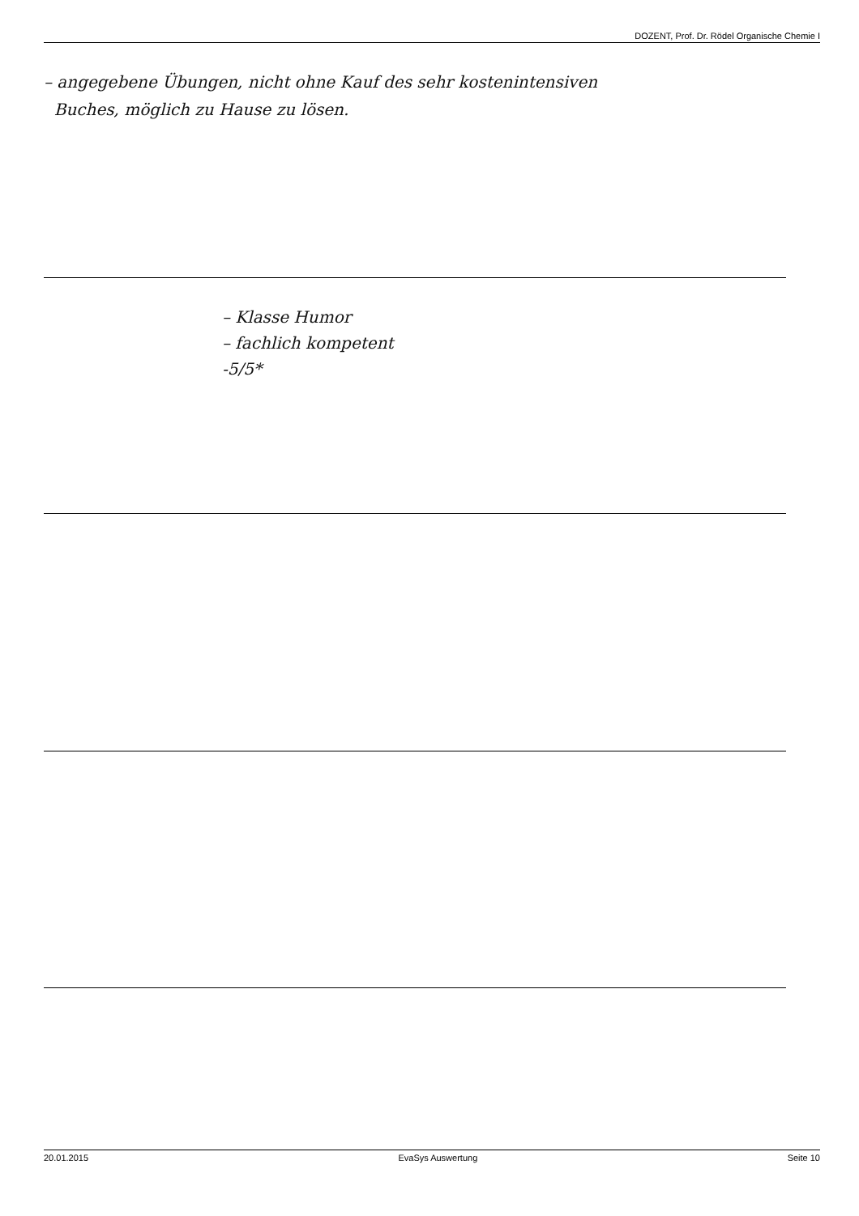DOZENT, Prof. Dr. Rödel Organische Chemie I
– angegebene Übungen, nicht ohne Kauf des sehr kostenintensiven
Buches, möglich zu Hause zu lösen.
– Klasse Humor
– fachlich kompetent
-5/5*
20.01.2015 EvaSys Auswertung Seite 10